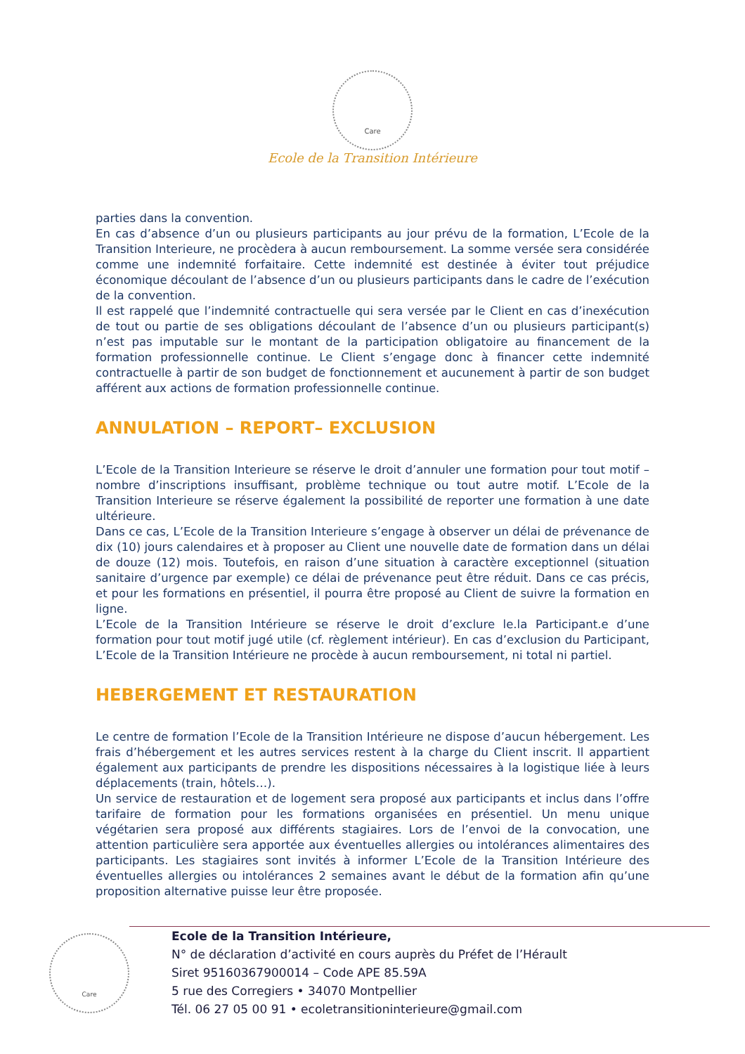Care
Ecole de la Transition Intérieure
parties dans la convention.
En cas d’absence d’un ou plusieurs participants au jour prévu de la formation, L’Ecole de la Transition Interieure, ne procèdera à aucun remboursement. La somme versée sera considérée comme une indemnité forfaitaire. Cette indemnité est destinée à éviter tout préjudice économique découlant de l’absence d’un ou plusieurs participants dans le cadre de l’exécution de la convention.
Il est rappelé que l’indemnité contractuelle qui sera versée par le Client en cas d’inexécution de tout ou partie de ses obligations découlant de l’absence d’un ou plusieurs participant(s) n’est pas imputable sur le montant de la participation obligatoire au financement de la formation professionnelle continue. Le Client s’engage donc à financer cette indemnité contractuelle à partir de son budget de fonctionnement et aucunement à partir de son budget afférent aux actions de formation professionnelle continue.
ANNULATION – REPORT– EXCLUSION
L’Ecole de la Transition Interieure se réserve le droit d’annuler une formation pour tout motif – nombre d’inscriptions insuffisant, problème technique ou tout autre motif. L’Ecole de la Transition Interieure se réserve également la possibilité de reporter une formation à une date ultérieure.
Dans ce cas, L’Ecole de la Transition Interieure s’engage à observer un délai de prévenance de dix (10) jours calendaires et à proposer au Client une nouvelle date de formation dans un délai de douze (12) mois. Toutefois, en raison d’une situation à caractère exceptionnel (situation sanitaire d’urgence par exemple) ce délai de prévenance peut être réduit. Dans ce cas précis, et pour les formations en présentiel, il pourra être proposé au Client de suivre la formation en ligne.
L’Ecole de la Transition Intérieure se réserve le droit d’exclure le.la Participant.e d’une formation pour tout motif jugé utile (cf. règlement intérieur). En cas d’exclusion du Participant, L’Ecole de la Transition Intérieure ne procède à aucun remboursement, ni total ni partiel.
HEBERGEMENT ET RESTAURATION
Le centre de formation l’Ecole de la Transition Intérieure ne dispose d’aucun hébergement. Les frais d’hébergement et les autres services restent à la charge du Client inscrit. Il appartient également aux participants de prendre les dispositions nécessaires à la logistique liée à leurs déplacements (train, hôtels…).
Un service de restauration et de logement sera proposé aux participants et inclus dans l’offre tarifaire de formation pour les formations organisées en présentiel. Un menu unique végétarien sera proposé aux différents stagiaires. Lors de l’envoi de la convocation, une attention particulière sera apportée aux éventuelles allergies ou intolérances alimentaires des participants. Les stagiaires sont invités à informer L’Ecole de la Transition Intérieure des éventuelles allergies ou intolérances 2 semaines avant le début de la formation afin qu’une proposition alternative puisse leur être proposée.
Care
Ecole de la Transition Intérieure,
N° de déclaration d’activité en cours auprès du Préfet de l’Hérault
Siret 95160367900014 – Code APE 85.59A
5 rue des Corregiers • 34070 Montpellier
Tél. 06 27 05 00 91 • ecoletransitioninterieure@gmail.com